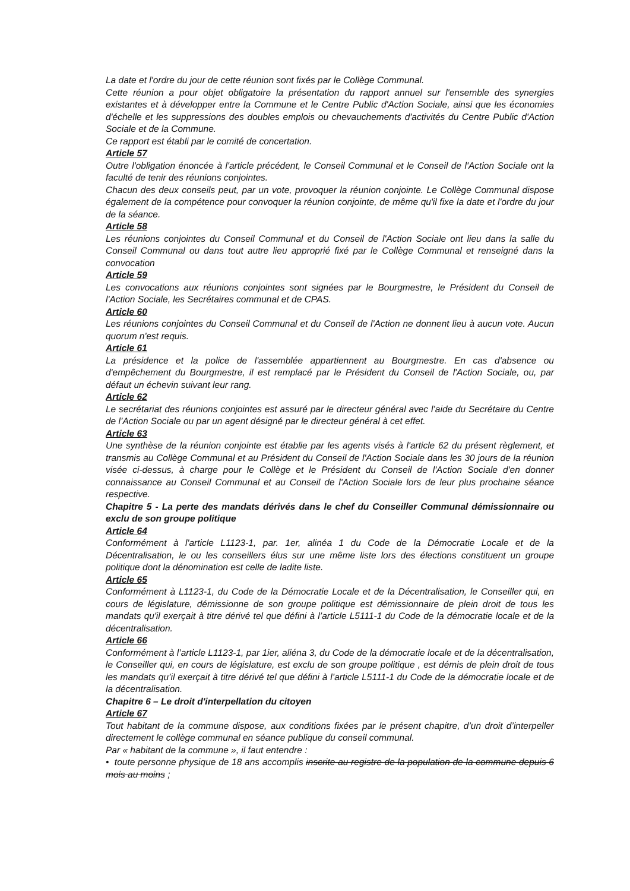La date et l'ordre du jour de cette réunion sont fixés par le Collège Communal.
Cette réunion a pour objet obligatoire la présentation du rapport annuel sur l'ensemble des synergies existantes et à développer entre la Commune et le Centre Public d'Action Sociale, ainsi que les économies d'échelle et les suppressions des doubles emplois ou chevauchements d'activités du Centre Public d'Action Sociale et de la Commune.
Ce rapport est établi par le comité de concertation.
Article 57
Outre l'obligation énoncée à l'article précédent, le Conseil Communal et le Conseil de l'Action Sociale ont la faculté de tenir des réunions conjointes.
Chacun des deux conseils peut, par un vote, provoquer la réunion conjointe. Le Collège Communal dispose également de la compétence pour convoquer la réunion conjointe, de même qu'il fixe la date et l'ordre du jour de la séance.
Article 58
Les réunions conjointes du Conseil Communal et du Conseil de l'Action Sociale ont lieu dans la salle du Conseil Communal ou dans tout autre lieu approprié fixé par le Collège Communal et renseigné dans la convocation
Article 59
Les convocations aux réunions conjointes sont signées par le Bourgmestre, le Président du Conseil de l'Action Sociale, les Secrétaires communal et de CPAS.
Article 60
Les réunions conjointes du Conseil Communal et du Conseil de l'Action ne donnent lieu à aucun vote. Aucun quorum n'est requis.
Article 61
La présidence et la police de l'assemblée appartiennent au Bourgmestre. En cas d'absence ou d'empêchement du Bourgmestre, il est remplacé par le Président du Conseil de l'Action Sociale, ou, par défaut un échevin suivant leur rang.
Article 62
Le secrétariat des réunions conjointes est assuré par le directeur général avec l’aide du Secrétaire du Centre de l’Action Sociale ou par un agent désigné par le directeur général à cet effet.
Article 63
Une synthèse de la réunion conjointe est établie par les agents visés à l'article 62 du présent règlement, et transmis au Collège Communal et au Président du Conseil de l'Action Sociale dans les 30 jours de la réunion visée ci-dessus, à charge pour le Collège et le Président du Conseil de l'Action Sociale d'en donner connaissance au Conseil Communal et au Conseil de l'Action Sociale lors de leur plus prochaine séance respective.
Chapitre 5 - La perte des mandats dérivés dans le chef du Conseiller Communal démissionnaire ou exclu de son groupe politique
Article 64
Conformément à l'article L1123-1, par. 1er, alinéa 1 du Code de la Démocratie Locale et de la Décentralisation, le ou les conseillers élus sur une même liste lors des élections constituent un groupe politique dont la dénomination est celle de ladite liste.
Article 65
Conformément à L1123-1, du Code de la Démocratie Locale et de la Décentralisation, le Conseiller qui, en cours de législature, démissionne de son groupe politique est démissionnaire de plein droit de tous les mandats qu'il exerçait à titre dérivé tel que défini à l’article L5111-1 du Code de la démocratie locale et de la décentralisation.
Article 66
Conformément à l’article L1123-1, par 1ier, aliéna 3, du Code de la démocratie locale et de la décentralisation, le Conseiller qui, en cours de législature, est exclu de son groupe politique , est démis de plein droit de tous les mandats qu’il exerçait à titre dérivé tel que défini à l’article L5111-1 du Code de la démocratie locale et de la décentralisation.
Chapitre 6 – Le droit d'interpellation du citoyen
Article 67
Tout habitant de la commune dispose, aux conditions fixées par le présent chapitre, d’un droit d’interpeller directement le collège communal en séance publique du conseil communal.
Par « habitant de la commune », il faut entendre :
• toute personne physique de 18 ans accomplis inscrite au registre de la population de la commune depuis 6 mois au moins ;